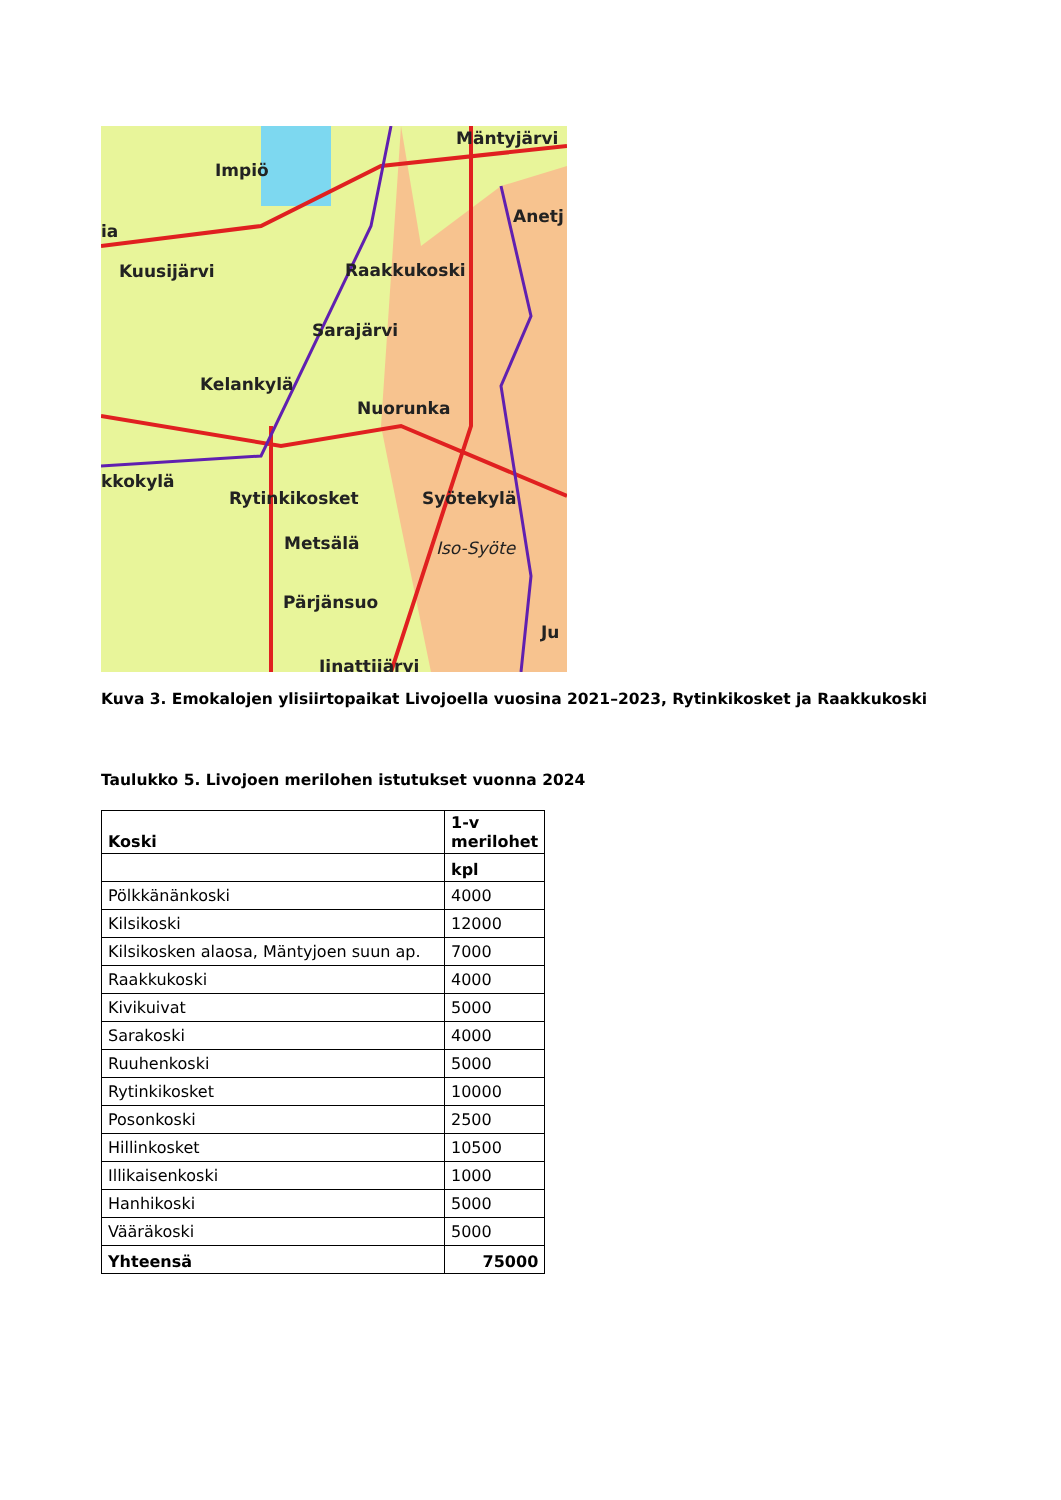Mäntyjärvi
Impiö
Anetj
ia
Kuusijärvi Raakkukoski
Sarajärvi
Kelankylä
Nuorunka
kkokylä
Rytinkikosket Syötekylä
Metsälä Iso-Syöte
Pärjänsuo
Ju
Iinattijärvi
Kuva 3. Emokalojen ylisiirtopaikat Livojoella vuosina 2021–2023, Rytinkikosket ja Raakkukoski
Taulukko 5. Livojoen merilohen istutukset vuonna 2024
| Koski | 1-v merilohet |
| --- | --- |
| | kpl |
| Pölkkänänkoski | 4000 |
| Kilsikoski | 12000 |
| Kilsikosken alaosa, Mäntyjoen suun ap. | 7000 |
| Raakkukoski | 4000 |
| Kivikuivat | 5000 |
| Sarakoski | 4000 |
| Ruuhenkoski | 5000 |
| Rytinkikosket | 10000 |
| Posonkoski | 2500 |
| Hillinkosket | 10500 |
| Illikaisenkoski | 1000 |
| Hanhikoski | 5000 |
| Vääräkoski | 5000 |
| Yhteensä | 75000 |